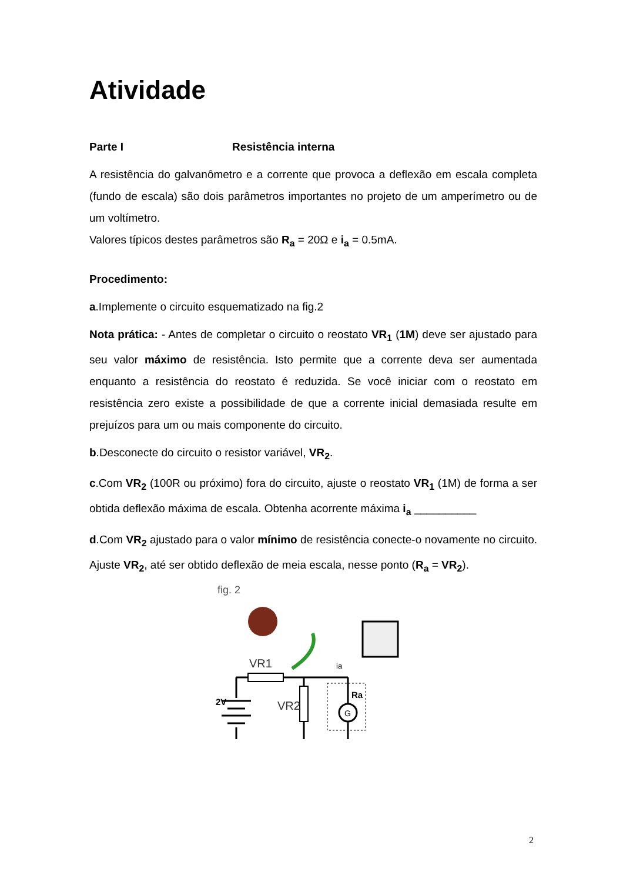Atividade
Parte I Resistência interna
A resistência do galvanômetro e a corrente que provoca a deflexão em escala completa (fundo de escala) são dois parâmetros importantes no projeto de um amperímetro ou de um voltímetro.
Valores típicos destes parâmetros são R<sub>a</sub> = 20Ω e i<sub>a</sub> = 0.5mA.
Procedimento:
a.Implemente o circuito esquematizado na fig.2
Nota prática: - Antes de completar o circuito o reostato VR<sub>1</sub> (1M) deve ser ajustado para seu valor máximo de resistência. Isto permite que a corrente deva ser aumentada enquanto a resistência do reostato é reduzida. Se você iniciar com o reostato em resistência zero existe a possibilidade de que a corrente inicial demasiada resulte em prejuízos para um ou mais componente do circuito.
b.Desconecte do circuito o resistor variável, VR<sub>2</sub>.
c.Com VR<sub>2</sub> (100R ou próximo) fora do circuito, ajuste o reostato VR<sub>1</sub> (1M) de forma a ser obtida deflexão máxima de escala. Obtenha acorrente máxima i<sub>a</sub> __________
d.Com VR<sub>2</sub> ajustado para o valor mínimo de resistência conecte-o novamente no circuito. Ajuste VR<sub>2</sub>, até ser obtido deflexão de meia escala, nesse ponto (R<sub>a</sub> = VR<sub>2</sub>).
fig. 2
VR1
ia
G
2V
VR2
Ra
2